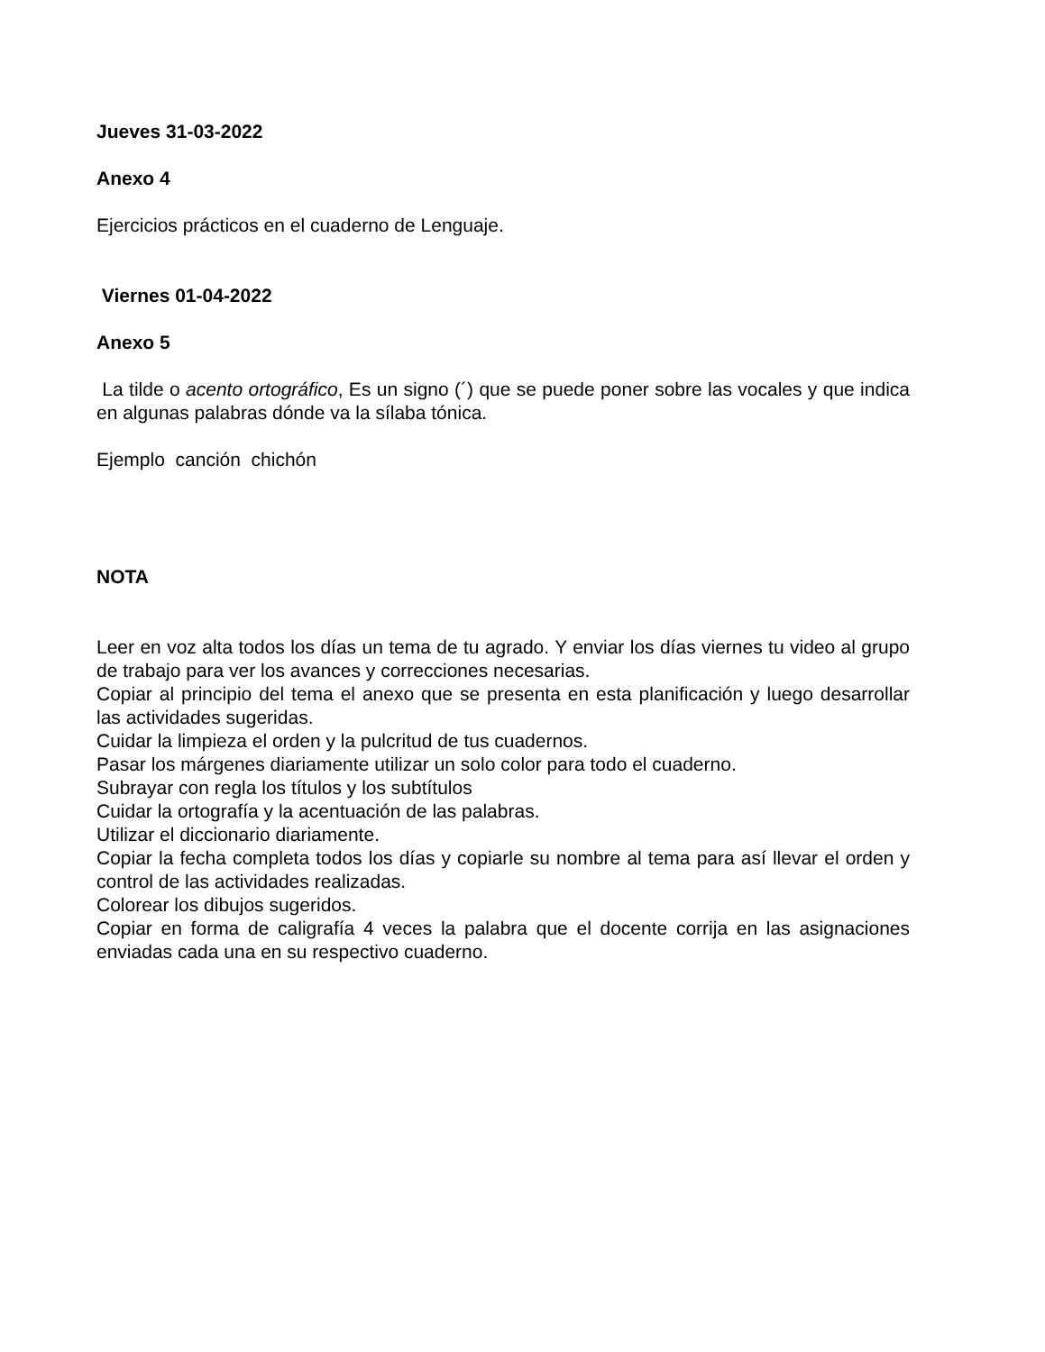Jueves 31-03-2022
Anexo 4
Ejercicios prácticos en el cuaderno de Lenguaje.
Viernes 01-04-2022
Anexo 5
La tilde o acento ortográfico, Es un signo (´) que se puede poner sobre las vocales y que indica en algunas palabras dónde va la sílaba tónica.
Ejemplo canción chichón
NOTA
Leer en voz alta todos los días un tema de tu agrado. Y enviar los días viernes tu video al grupo de trabajo para ver los avances y correcciones necesarias.
Copiar al principio del tema el anexo que se presenta en esta planificación y luego desarrollar las actividades sugeridas.
Cuidar la limpieza el orden y la pulcritud de tus cuadernos.
Pasar los márgenes diariamente utilizar un solo color para todo el cuaderno.
Subrayar con regla los títulos y los subtítulos
Cuidar la ortografía y la acentuación de las palabras.
Utilizar el diccionario diariamente.
Copiar la fecha completa todos los días y copiarle su nombre al tema para así llevar el orden y control de las actividades realizadas.
Colorear los dibujos sugeridos.
Copiar en forma de caligrafía 4 veces la palabra que el docente corrija en las asignaciones enviadas cada una en su respectivo cuaderno.